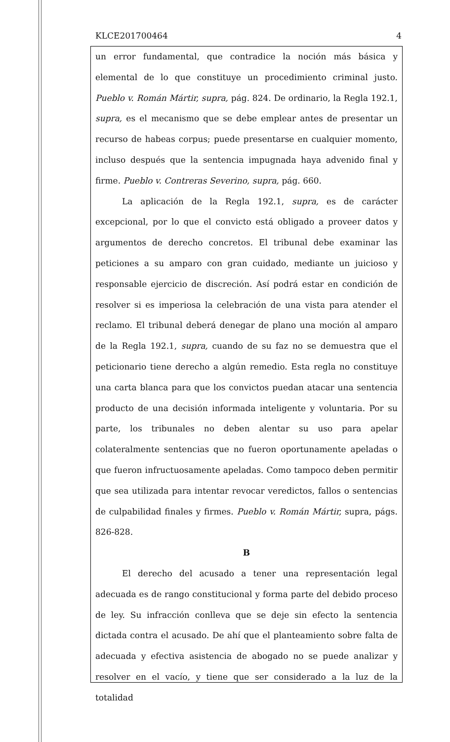KLCE201700464 4
un error fundamental, que contradice la noción más básica y elemental de lo que constituye un procedimiento criminal justo. Pueblo v. Román Mártir, supra, pág. 824. De ordinario, la Regla 192.1, supra, es el mecanismo que se debe emplear antes de presentar un recurso de habeas corpus; puede presentarse en cualquier momento, incluso después que la sentencia impugnada haya advenido final y firme. Pueblo v. Contreras Severino, supra, pág. 660.
La aplicación de la Regla 192.1, supra, es de carácter excepcional, por lo que el convicto está obligado a proveer datos y argumentos de derecho concretos. El tribunal debe examinar las peticiones a su amparo con gran cuidado, mediante un juicioso y responsable ejercicio de discreción. Así podrá estar en condición de resolver si es imperiosa la celebración de una vista para atender el reclamo. El tribunal deberá denegar de plano una moción al amparo de la Regla 192.1, supra, cuando de su faz no se demuestra que el peticionario tiene derecho a algún remedio. Esta regla no constituye una carta blanca para que los convictos puedan atacar una sentencia producto de una decisión informada inteligente y voluntaria. Por su parte, los tribunales no deben alentar su uso para apelar colateralmente sentencias que no fueron oportunamente apeladas o que fueron infructuosamente apeladas. Como tampoco deben permitir que sea utilizada para intentar revocar veredictos, fallos o sentencias de culpabilidad finales y firmes. Pueblo v. Román Mártir, supra, págs. 826-828.
B
El derecho del acusado a tener una representación legal adecuada es de rango constitucional y forma parte del debido proceso de ley. Su infracción conlleva que se deje sin efecto la sentencia dictada contra el acusado. De ahí que el planteamiento sobre falta de adecuada y efectiva asistencia de abogado no se puede analizar y resolver en el vacío, y tiene que ser considerado a la luz de la totalidad